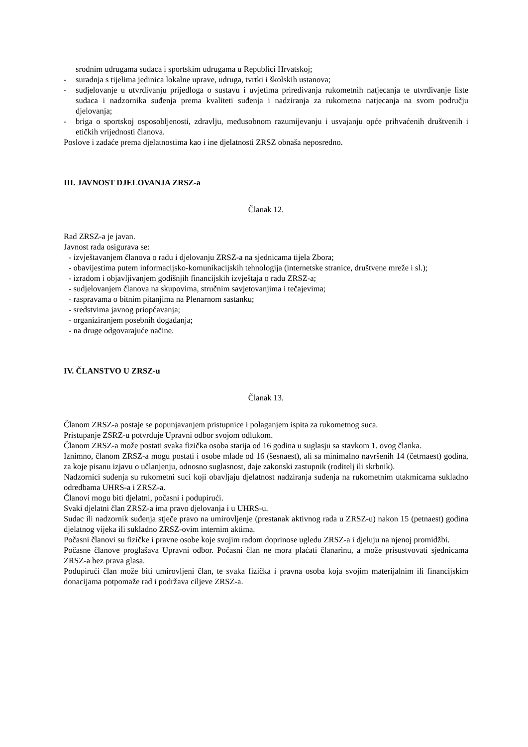srodnim udrugama sudaca i sportskim udrugama u Republici Hrvatskoj;
- suradnja s tijelima jedinica lokalne uprave, udruga, tvrtki i školskih ustanova;
- sudjelovanje u utvrđivanju prijedloga o sustavu i uvjetima priređivanja rukometnih natjecanja te utvrđivanje liste sudaca i nadzornika suđenja prema kvaliteti suđenja i nadziranja za rukometna natjecanja na svom području djelovanja;
- briga o sportskoj osposobljenosti, zdravlju, međusobnom razumijevanju i usvajanju opće prihvaćenih društvenih i etičkih vrijednosti članova.
Poslove i zadaće prema djelatnostima kao i ine djelatnosti ZRSZ obnaša neposredno.
III. JAVNOST DJELOVANJA ZRSZ-a
Članak 12.
Rad ZRSZ-a je javan.
Javnost rada osigurava se:
- izvještavanjem članova o radu i djelovanju ZRSZ-a na sjednicama tijela Zbora;
- obavijestima putem informacijsko-komunikacijskih tehnologija (internetske stranice, društvene mreže i sl.);
- izradom i objavljivanjem godišnjih financijskih izvještaja o radu ZRSZ-a;
- sudjelovanjem članova na skupovima, stručnim savjetovanjima i tečajevima;
- raspravama o bitnim pitanjima na Plenarnom sastanku;
- sredstvima javnog priopćavanja;
- organiziranjem posebnih događanja;
- na druge odgovarajuće načine.
IV. ČLANSTVO U ZRSZ-u
Članak 13.
Članom ZRSZ-a postaje se popunjavanjem pristupnice i polaganjem ispita za rukometnog suca.
Pristupanje ZSRZ-u potvrđuje Upravni odbor svojom odlukom.
Članom ZRSZ-a može postati svaka fizička osoba starija od 16 godina u suglasju sa stavkom 1. ovog članka.
Iznimno, članom ZRSZ-a mogu postati i osobe mlađe od 16 (šesnaest), ali sa minimalno navršenih 14 (četrnaest) godina, za koje pisanu izjavu o učlanjenju, odnosno suglasnost, daje zakonski zastupnik (roditelj ili skrbnik).
Nadzornici suđenja su rukometni suci koji obavljaju djelatnost nadziranja suđenja na rukometnim utakmicama sukladno odredbama UHRS-a i ZRSZ-a.
Članovi mogu biti djelatni, počasni i podupirući.
Svaki djelatni član ZRSZ-a ima pravo djelovanja i u UHRS-u.
Sudac ili nadzornik suđenja stječe pravo na umirovljenje (prestanak aktivnog rada u ZRSZ-u) nakon 15 (petnaest) godina djelatnog vijeka ili sukladno ZRSZ-ovim internim aktima.
Počasni članovi su fizičke i pravne osobe koje svojim radom doprinose ugledu ZRSZ-a i djeluju na njenoj promidžbi.
Počasne članove proglašava Upravni odbor. Počasni član ne mora plaćati članarinu, a može prisustvovati sjednicama ZRSZ-a bez prava glasa.
Podupirući član može biti umirovljeni član, te svaka fizička i pravna osoba koja svojim materijalnim ili financijskim donacijama potpomaže rad i podržava ciljeve ZRSZ-a.